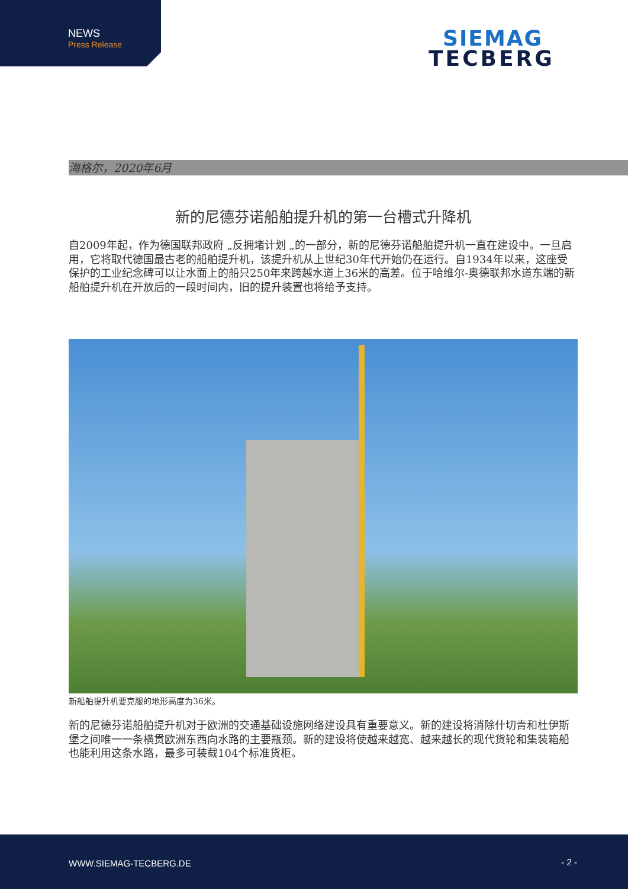NEWS
Press Release
SIEMAG
TECBERG
海格尔，2020年6月
新的尼德芬诺船舶提升机的第一台槽式升降机
自2009年起，作为德国联邦政府 „反拥堵计划 „的一部分，新的尼德芬诺船舶提升机一直在建设中。一旦启用，它将取代德国最古老的船舶提升机，该提升机从上世纪30年代开始仍在运行。自1934年以来，这座受保护的工业纪念碑可以让水面上的船只250年来跨越水道上36米的高差。位于哈维尔-奥德联邦水道东端的新船舶提升机在开放后的一段时间内，旧的提升装置也将给予支持。
新船舶提升机要克服的地形高度为36米。
新的尼德芬诺船舶提升机对于欧洲的交通基础设施网络建设具有重要意义。新的建设将消除什切青和杜伊斯堡之间唯一一条横贯欧洲东西向水路的主要瓶颈。新的建设将使越来越宽、越来越长的现代货轮和集装箱船也能利用这条水路，最多可装载104个标准货柜。
WWW.SIEMAG-TECBERG.DE - 2 -